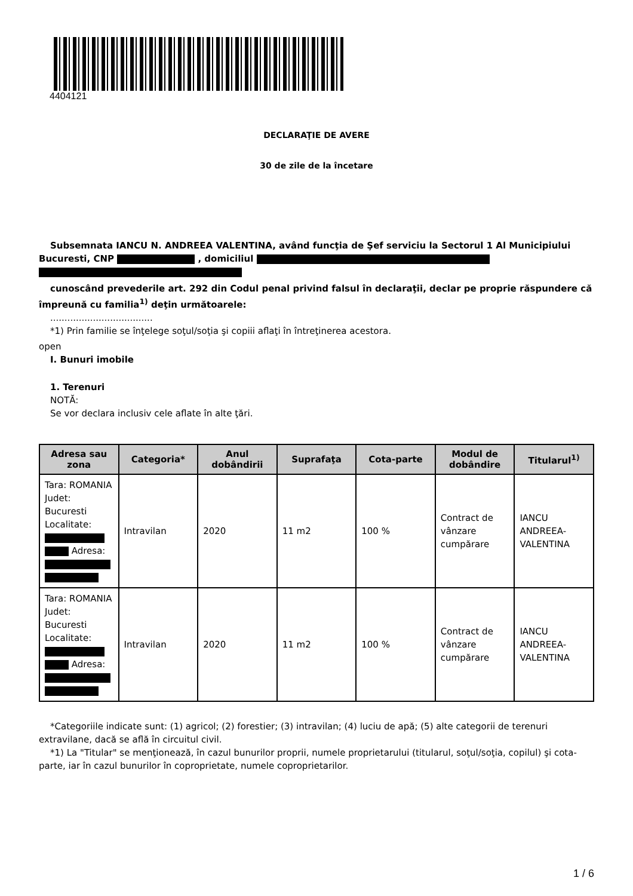4404121
DECLARAŢIE DE AVERE
30 de zile de la încetare
Subsemnata IANCU N. ANDREEA VALENTINA, având funcţia de Şef serviciu la Sectorul 1 Al Municipiului Bucuresti, CNP , domiciliul
cunoscând prevederile art. 292 din Codul penal privind falsul în declaraţii, declar pe proprie răspundere că împreună cu familia<sup>1)</sup> deţin următoarele:
....................................
*1) Prin familie se înţelege soţul/soţia şi copiii aflaţi în întreţinerea acestora.
open
I. Bunuri imobile
1. Terenuri
NOTĂ:
Se vor declara inclusiv cele aflate în alte ţări.
| Adresa sau zona | Categoria* | Anul dobândirii | Suprafaţa | Cota-parte | Modul de dobândire | Titularul<sup>1)</sup> |
| --- | --- | --- | --- | --- | --- | --- |
| Tara: ROMANIA Judet: Bucuresti Localitate: Adresa: | Intravilan | 2020 | 11 m2 | 100 % | Contract de vânzare cumpărare | IANCU ANDREEA-VALENTINA |
| Tara: ROMANIA Judet: Bucuresti Localitate: Adresa: | Intravilan | 2020 | 11 m2 | 100 % | Contract de vânzare cumpărare | IANCU ANDREEA-VALENTINA |
*Categoriile indicate sunt: (1) agricol; (2) forestier; (3) intravilan; (4) luciu de apă; (5) alte categorii de terenuri extravilane, dacă se află în circuitul civil.
*1) La "Titular" se menţionează, în cazul bunurilor proprii, numele proprietarului (titularul, soţul/soţia, copilul) şi cota-parte, iar în cazul bunurilor în coproprietate, numele coproprietarilor.
1 / 6